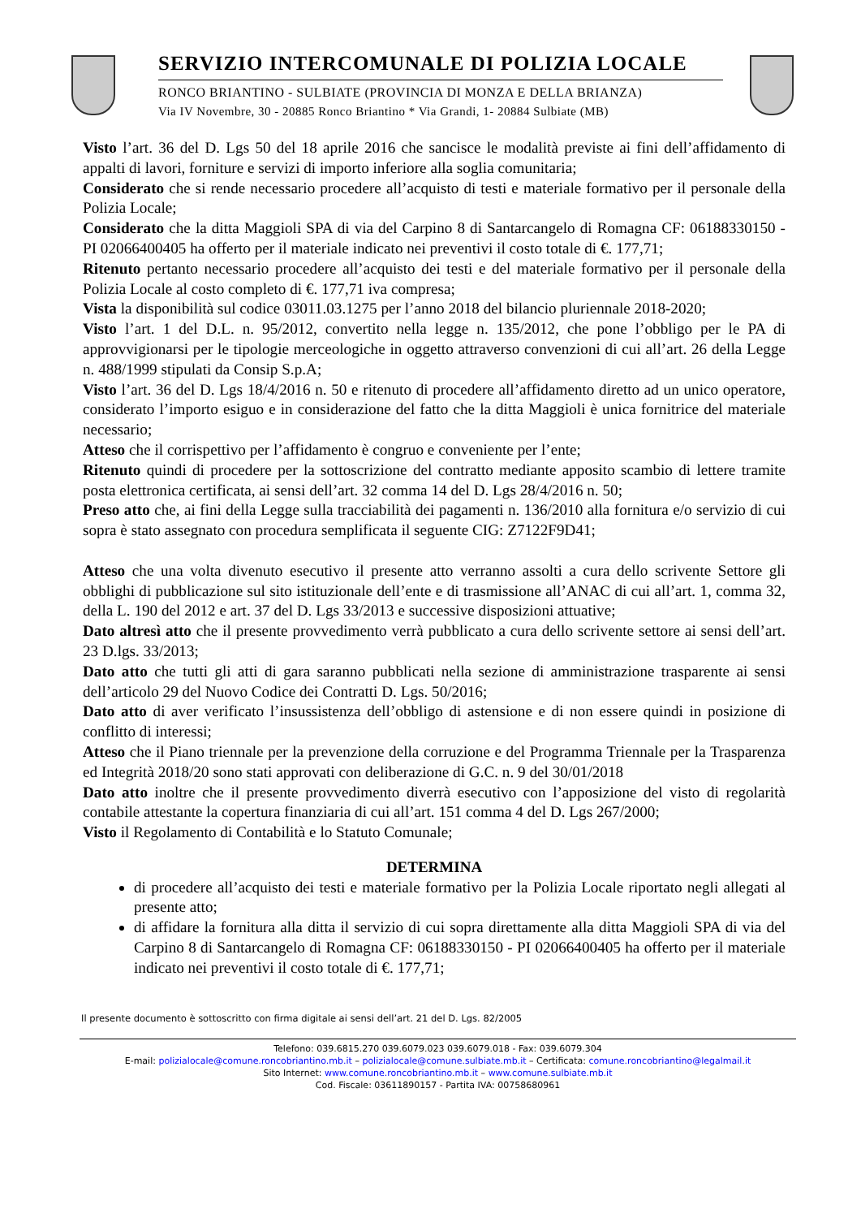SERVIZIO INTERCOMUNALE DI POLIZIA LOCALE
RONCO BRIANTINO - SULBIATE (PROVINCIA DI MONZA E DELLA BRIANZA)
Via IV Novembre, 30 - 20885 Ronco Briantino * Via Grandi, 1- 20884 Sulbiate (MB)
Visto l’art. 36 del D. Lgs 50 del 18 aprile 2016 che sancisce le modalità previste ai fini dell’affidamento di appalti di lavori, forniture e servizi di importo inferiore alla soglia comunitaria;
Considerato che si rende necessario procedere all’acquisto di testi e materiale formativo per il personale della Polizia Locale;
Considerato che la ditta Maggioli SPA di via del Carpino 8 di Santarcangelo di Romagna CF: 06188330150 - PI 02066400405 ha offerto per il materiale indicato nei preventivi il costo totale di €. 177,71;
Ritenuto pertanto necessario procedere all’acquisto dei testi e del materiale formativo per il personale della Polizia Locale al costo completo di €. 177,71 iva compresa;
Vista la disponibilità sul codice 03011.03.1275 per l’anno 2018 del bilancio pluriennale 2018-2020;
Visto l’art. 1 del D.L. n. 95/2012, convertito nella legge n. 135/2012, che pone l’obbligo per le PA di approvvigionarsi per le tipologie merceologiche in oggetto attraverso convenzioni di cui all’art. 26 della Legge n. 488/1999 stipulati da Consip S.p.A;
Visto l’art. 36 del D. Lgs 18/4/2016 n. 50 e ritenuto di procedere all’affidamento diretto ad un unico operatore, considerato l’importo esiguo e in considerazione del fatto che la ditta Maggioli è unica fornitrice del materiale necessario;
Atteso che il corrispettivo per l’affidamento è congruo e conveniente per l’ente;
Ritenuto quindi di procedere per la sottoscrizione del contratto mediante apposito scambio di lettere tramite posta elettronica certificata, ai sensi dell’art. 32 comma 14 del D. Lgs 28/4/2016 n. 50;
Preso atto che, ai fini della Legge sulla tracciabilità dei pagamenti n. 136/2010 alla fornitura e/o servizio di cui sopra è stato assegnato con procedura semplificata il seguente CIG: Z7122F9D41;
Atteso che una volta divenuto esecutivo il presente atto verranno assolti a cura dello scrivente Settore gli obblighi di pubblicazione sul sito istituzionale dell’ente e di trasmissione all’ANAC di cui all’art. 1, comma 32, della L. 190 del 2012 e art. 37 del D. Lgs 33/2013 e successive disposizioni attuative;
Dato altresì atto che il presente provvedimento verrà pubblicato a cura dello scrivente settore ai sensi dell’art. 23 D.lgs. 33/2013;
Dato atto che tutti gli atti di gara saranno pubblicati nella sezione di amministrazione trasparente ai sensi dell’articolo 29 del Nuovo Codice dei Contratti D. Lgs. 50/2016;
Dato atto di aver verificato l’insussistenza dell’obbligo di astensione e di non essere quindi in posizione di conflitto di interessi;
Atteso che il Piano triennale per la prevenzione della corruzione e del Programma Triennale per la Trasparenza ed Integrità 2018/20 sono stati approvati con deliberazione di G.C. n. 9 del 30/01/2018
Dato atto inoltre che il presente provvedimento diverrà esecutivo con l’apposizione del visto di regolarità contabile attestante la copertura finanziaria di cui all’art. 151 comma 4 del D. Lgs 267/2000;
Visto il Regolamento di Contabilità e lo Statuto Comunale;
DETERMINA
di procedere all’acquisto dei testi e materiale formativo per la Polizia Locale riportato negli allegati al presente atto;
di affidare la fornitura alla ditta il servizio di cui sopra direttamente alla ditta Maggioli SPA di via del Carpino 8 di Santarcangelo di Romagna CF: 06188330150 - PI 02066400405 ha offerto per il materiale indicato nei preventivi il costo totale di €. 177,71;
Il presente documento è sottoscritto con firma digitale ai sensi dell’art. 21 del D. Lgs. 82/2005
Telefono: 039.6815.270 039.6079.023 039.6079.018 - Fax: 039.6079.304
E-mail: polizialocale@comune.roncobriantino.mb.it – polizialocale@comune.sulbiate.mb.it – Certificata: comune.roncobriantino@legalmail.it
Sito Internet: www.comune.roncobriantino.mb.it – www.comune.sulbiate.mb.it
Cod. Fiscale: 03611890157 - Partita IVA: 00758680961